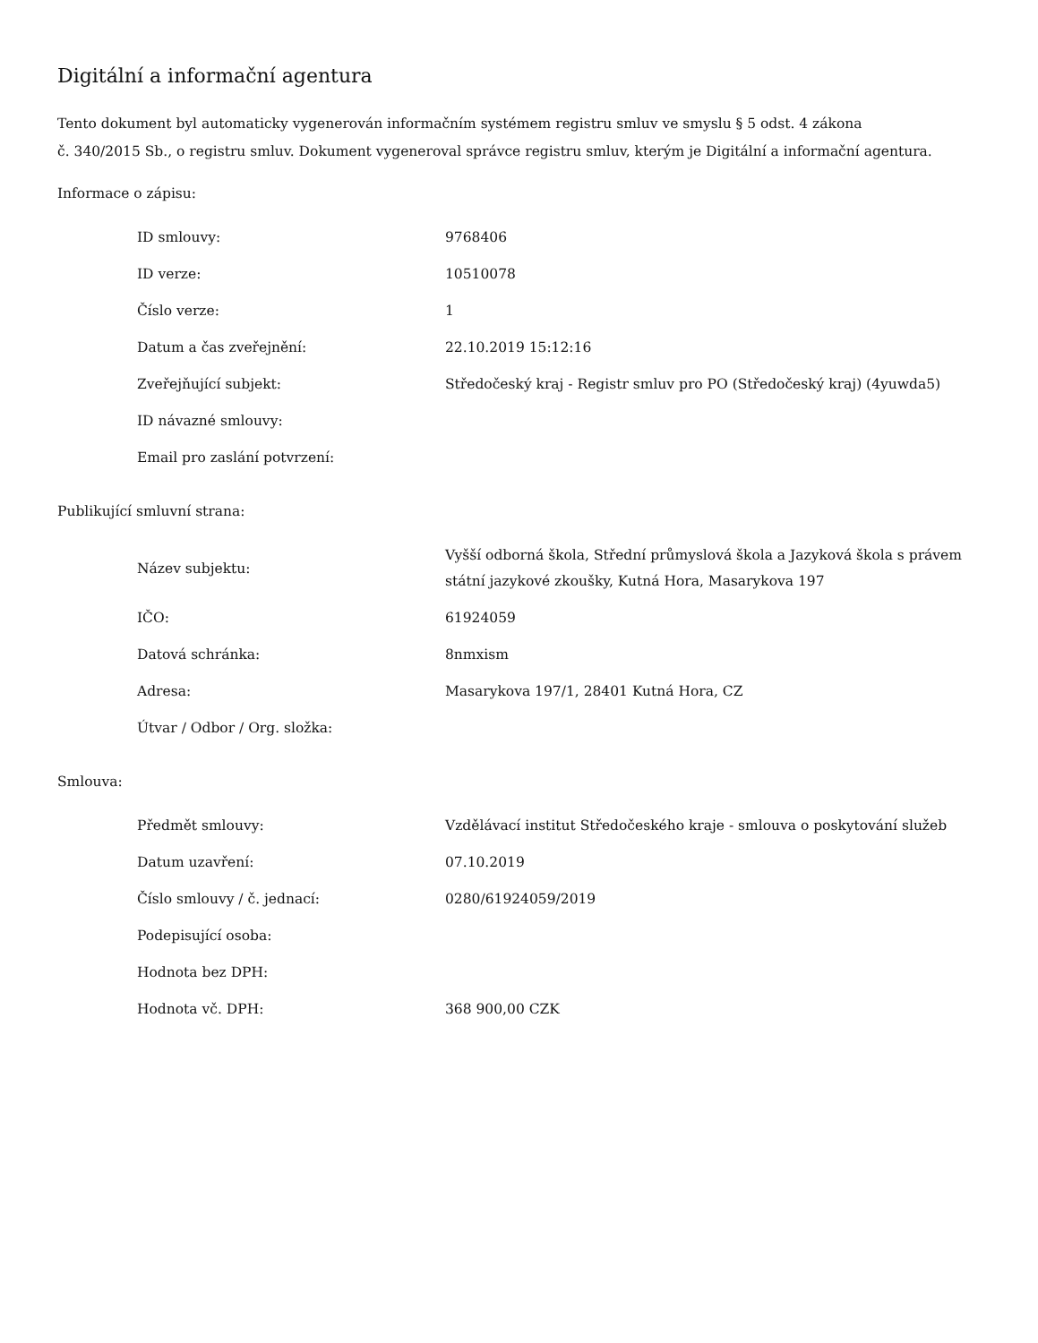Digitální a informační agentura
Tento dokument byl automaticky vygenerován informačním systémem registru smluv ve smyslu § 5 odst. 4 zákona
č. 340/2015 Sb., o registru smluv. Dokument vygeneroval správce registru smluv, kterým je Digitální a informační agentura.
Informace o zápisu:
| ID smlouvy: | 9768406 |
| ID verze: | 10510078 |
| Číslo verze: | 1 |
| Datum a čas zveřejnění: | 22.10.2019 15:12:16 |
| Zveřejňující subjekt: | Středočeský kraj - Registr smluv pro PO (Středočeský kraj) (4yuwda5) |
| ID návazné smlouvy: | |
| Email pro zaslání potvrzení: | |
Publikující smluvní strana:
| Název subjektu: | Vyšší odborná škola, Střední průmyslová škola a Jazyková škola s právem státní jazykové zkoušky, Kutná Hora, Masarykova 197 |
| IČO: | 61924059 |
| Datová schránka: | 8nmxism |
| Adresa: | Masarykova 197/1, 28401 Kutná Hora, CZ |
| Útvar / Odbor / Org. složka: | |
Smlouva:
| Předmět smlouvy: | Vzdělávací institut Středočeského kraje - smlouva o poskytování služeb |
| Datum uzavření: | 07.10.2019 |
| Číslo smlouvy / č. jednací: | 0280/61924059/2019 |
| Podepisující osoba: | |
| Hodnota bez DPH: | |
| Hodnota vč. DPH: | 368 900,00 CZK |